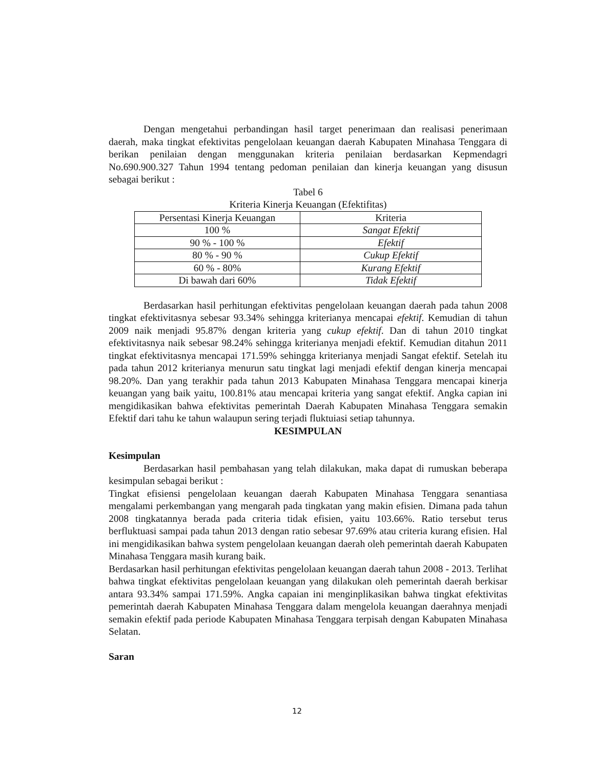Dengan mengetahui perbandingan hasil target penerimaan dan realisasi penerimaan daerah, maka tingkat efektivitas pengelolaan keuangan daerah Kabupaten Minahasa Tenggara di berikan penilaian dengan menggunakan kriteria penilaian berdasarkan Kepmendagri No.690.900.327 Tahun 1994 tentang pedoman penilaian dan kinerja keuangan yang disusun sebagai berikut :
Tabel 6
Kriteria Kinerja Keuangan (Efektifitas)
| Persentasi Kinerja Keuangan | Kriteria |
| --- | --- |
| 100 % | Sangat Efektif |
| 90 % - 100 % | Efektif |
| 80 % - 90 % | Cukup Efektif |
| 60 % - 80% | Kurang Efektif |
| Di bawah dari 60% | Tidak Efektif |
Berdasarkan hasil perhitungan efektivitas pengelolaan keuangan daerah pada tahun 2008 tingkat efektivitasnya sebesar 93.34% sehingga kriterianya mencapai efektif. Kemudian di tahun 2009 naik menjadi 95.87% dengan kriteria yang cukup efektif. Dan di tahun 2010 tingkat efektivitasnya naik sebesar 98.24% sehingga kriterianya menjadi efektif. Kemudian ditahun 2011 tingkat efektivitasnya mencapai 171.59% sehingga kriterianya menjadi Sangat efektif. Setelah itu pada tahun 2012 kriterianya menurun satu tingkat lagi menjadi efektif dengan kinerja mencapai 98.20%. Dan yang terakhir pada tahun 2013 Kabupaten Minahasa Tenggara mencapai kinerja keuangan yang baik yaitu, 100.81% atau mencapai kriteria yang sangat efektif. Angka capian ini mengidikasikan bahwa efektivitas pemerintah Daerah Kabupaten Minahasa Tenggara semakin Efektif dari tahu ke tahun walaupun sering terjadi fluktuiasi setiap tahunnya.
KESIMPULAN
Kesimpulan
Berdasarkan hasil pembahasan yang telah dilakukan, maka dapat di rumuskan beberapa kesimpulan sebagai berikut :
Tingkat efisiensi pengelolaan keuangan daerah Kabupaten Minahasa Tenggara senantiasa mengalami perkembangan yang mengarah pada tingkatan yang makin efisien. Dimana pada tahun 2008 tingkatannya berada pada criteria tidak efisien, yaitu 103.66%. Ratio tersebut terus berfluktuasi sampai pada tahun 2013 dengan ratio sebesar 97.69% atau criteria kurang efisien. Hal ini mengidikasikan bahwa system pengelolaan keuangan daerah oleh pemerintah daerah Kabupaten Minahasa Tenggara masih kurang baik.
Berdasarkan hasil perhitungan efektivitas pengelolaan keuangan daerah tahun 2008 - 2013. Terlihat bahwa tingkat efektivitas pengelolaan keuangan yang dilakukan oleh pemerintah daerah berkisar antara 93.34% sampai 171.59%. Angka capaian ini menginplikasikan bahwa tingkat efektivitas pemerintah daerah Kabupaten Minahasa Tenggara dalam mengelola keuangan daerahnya menjadi semakin efektif pada periode Kabupaten Minahasa Tenggara terpisah dengan Kabupaten Minahasa Selatan.
Saran
12